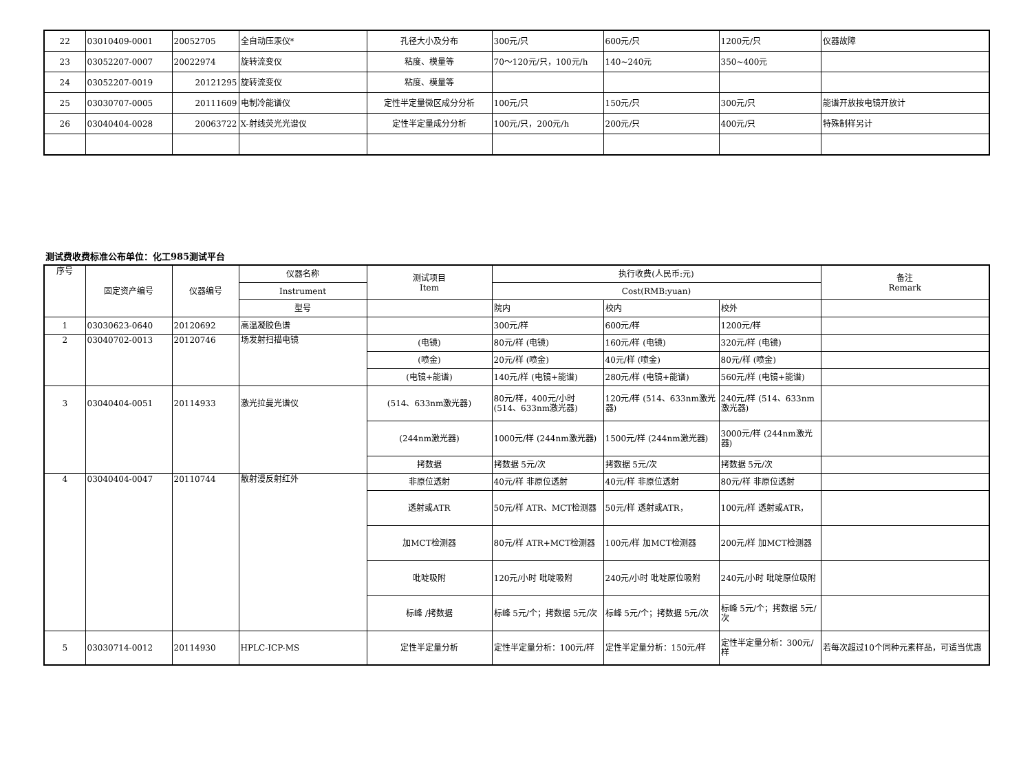| 22 | 03010409-0001 | 20052705 | 全自动压汞仪* | 孔径大小及分布 | 300元/只 | 600元/只 | 1200元/只 | 仪器故障 |
| 23 | 03052207-0007 | 20022974 | 旋转流变仪 | 粘度、模量等 | 70～120元/只，100元/h | 140~240元 | 350~400元 | |
| 24 | 03052207-0019 | 20121295 | 旋转流变仪 | 粘度、模量等 | | | | |
| 25 | 03030707-0005 | 20111609 | 电制冷能谱仪 | 定性半定量微区成分分析 | 100元/只 | 150元/只 | 300元/只 | 能谱开放按电镜开放计 |
| 26 | 03040404-0028 | 20063722 | X-射线荧光光谱仪 | 定性半定量成分分析 | 100元/只，200元/h | 200元/只 | 400元/只 | 特殊制样另计 |
测试费收费标准公布单位：化工985测试平台
| 序号 | 固定资产编号 | 仪器编号 | 仪器名称 | 测试项目 Item | 执行收费(人民币:元) | | | 备注 Remark |
| --- | --- | --- | --- | --- | --- | --- | --- | --- |
| | | | Instrument | | Cost(RMB:yuan) | | | |
| | | | 型号 | | 院内 | 校内 | 校外 | |
| 1 | 03030623-0640 | 20120692 | 高温凝胶色谱 | | 300元/样 | 600元/样 | 1200元/样 | |
| 2 | 03040702-0013 | 20120746 | 场发射扫描电镜 | (电镜) | 80元/样 (电镜) | 160元/样 (电镜) | 320元/样 (电镜) | |
| | | | | (喷金) | 20元/样 (喷金) | 40元/样 (喷金) | 80元/样 (喷金) | |
| | | | | (电镜+能谱) | 140元/样 (电镜+能谱) | 280元/样 (电镜+能谱) | 560元/样 (电镜+能谱) | |
| 3 | 03040404-0051 | 20114933 | 激光拉曼光谱仪 | (514、633nm激光器) | 80元/样，400元/小时 (514、633nm激光器) | 120元/样 (514、633nm激光器) | 240元/样 (514、633nm激光器) | |
| | | | | (244nm激光器) | 1000元/样 (244nm激光器) | 1500元/样 (244nm激光器) | 3000元/样 (244nm激光器) | |
| | | | | 拷数据 | 拷数据 5元/次 | 拷数据 5元/次 | 拷数据 5元/次 | |
| 4 | 03040404-0047 | 20110744 | 散射漫反射红外 | 非原位透射 | 40元/样 非原位透射 | 40元/样 非原位透射 | 80元/样 非原位透射 | |
| | | | | 透射或ATR | 50元/样 ATR、MCT检测器 | 50元/样 透射或ATR， | 100元/样 透射或ATR， | |
| | | | | 加MCT检测器 | 80元/样 ATR+MCT检测器 | 100元/样 加MCT检测器 | 200元/样 加MCT检测器 | |
| | | | | 吡啶吸附 | 120元/小时 吡啶吸附 | 240元/小时 吡啶原位吸附 | 240元/小时 吡啶原位吸附 | |
| | | | | 标峰 /拷数据 | 标峰 5元/个；拷数据 5元/次 | 标峰 5元/个；拷数据 5元/次 | 标峰 5元/个；拷数据 5元/次 | |
| 5 | 03030714-0012 | 20114930 | HPLC-ICP-MS | 定性半定量分析 | 定性半定量分析：100元/样 | 定性半定量分析：150元/样 | 定性半定量分析：300元/样 | 若每次超过10个同种元素样品，可适当优惠 |